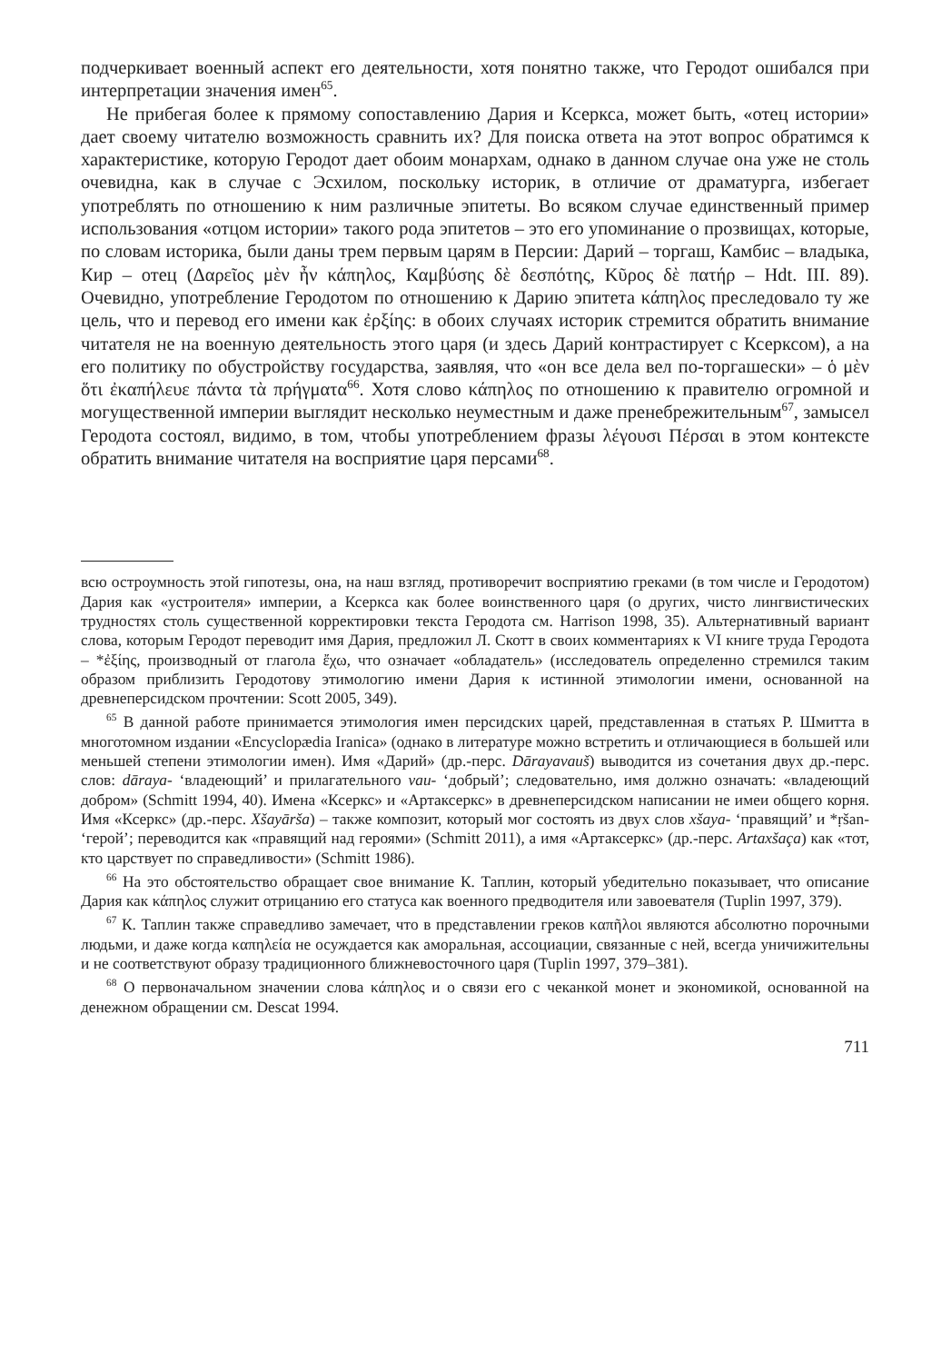подчеркивает военный аспект его деятельности, хотя понятно также, что Геродот ошибался при интерпретации значения имен<sup>65</sup>.
Не прибегая более к прямому сопоставлению Дария и Ксеркса, может быть, «отец истории» дает своему читателю возможность сравнить их? Для поиска ответа на этот вопрос обратимся к характеристике, которую Геродот дает обоим монархам, однако в данном случае она уже не столь очевидна, как в случае с Эсхилом, поскольку историк, в отличие от драматурга, избегает употреблять по отношению к ним различные эпитеты. Во всяком случае единственный пример использования «отцом истории» такого рода эпитетов – это его упоминание о прозвищах, которые, по словам историка, были даны трем первым царям в Персии: Дарий – торгаш, Камбис – владыка, Кир – отец (Δαρεῖος μὲν ἦν κάπηλος, Καμβύσης δὲ δεσπότης, Κῦρος δὲ πατήρ – Hdt. III. 89). Очевидно, употребление Геродотом по отношению к Дарию эпитета κάπηλος преследовало ту же цель, что и перевод его имени как ἐρξίης: в обоих случаях историк стремится обратить внимание читателя не на военную деятельность этого царя (и здесь Дарий контрастирует с Ксерксом), а на его политику по обустройству государства, заявляя, что «он все дела вел по-торгашески» – ὁ μὲν ὅτι ἐκαπήλευε πάντα τὰ πρήγματα<sup>66</sup>. Хотя слово κάπηλος по отношению к правителю огромной и могущественной империи выглядит несколько неуместным и даже пренебрежительным<sup>67</sup>, замысел Геродота состоял, видимо, в том, чтобы употреблением фразы λέγουσι Πέρσαι в этом контексте обратить внимание читателя на восприятие царя персами<sup>68</sup>.
всю остроумность этой гипотезы, она, на наш взгляд, противоречит восприятию греками (в том числе и Геродотом) Дария как «устроителя» империи, а Ксеркса как более воинственного царя (о других, чисто лингвистических трудностях столь существенной корректировки текста Геродота см. Harrison 1998, 35). Альтернативный вариант слова, которым Геродот переводит имя Дария, предложил Л. Скотт в своих комментариях к VI книге труда Геродота – *ἐξίης, производный от глагола ἔχω, что означает «обладатель» (исследователь определенно стремился таким образом приблизить Геродотову этимологию имени Дария к истинной этимологии имени, основанной на древнеперсидском прочтении: Scott 2005, 349).
<sup>65</sup> В данной работе принимается этимология имен персидских царей, представленная в статьях Р. Шмитта в многотомном издании «Encyclopædia Iranica» (однако в литературе можно встретить и отличающиеся в большей или меньшей степени этимологии имен). Имя «Дарий» (др.-перс. Dārayavauš) выводится из сочетания двух др.-перс. слов: dāraya- ‘владеющий’ и прилагательного vau- ‘добрый’; следовательно, имя должно означать: «владеющий добром» (Schmitt 1994, 40). Имена «Ксеркс» и «Артаксеркс» в древнеперсидском написании не имеи общего корня. Имя «Ксеркс» (др.-перс. Xšayāršа) – также композит, который мог состоять из двух слов xšaya- ‘правящий’ и *ṛšan- ‘герой’; переводится как «правящий над героями» (Schmitt 2011), а имя «Артаксеркс» (др.-перс. Artaxšaça) как «тот, кто царствует по справедливости» (Schmitt 1986).
<sup>66</sup> На это обстоятельство обращает свое внимание К. Таплин, который убедительно показывает, что описание Дария как κάπηλος служит отрицанию его статуса как военного предводителя или завоевателя (Tuplin 1997, 379).
<sup>67</sup> К. Таплин также справедливо замечает, что в представлении греков καπῆλοι являются абсолютно порочными людьми, и даже когда καπηλεία не осуждается как аморальная, ассоциации, связанные с ней, всегда уничижительны и не соответствуют образу традиционного ближневосточного царя (Tuplin 1997, 379–381).
<sup>68</sup> О первоначальном значении слова κάπηλος и о связи его с чеканкой монет и экономикой, основанной на денежном обращении см. Descat 1994.
711